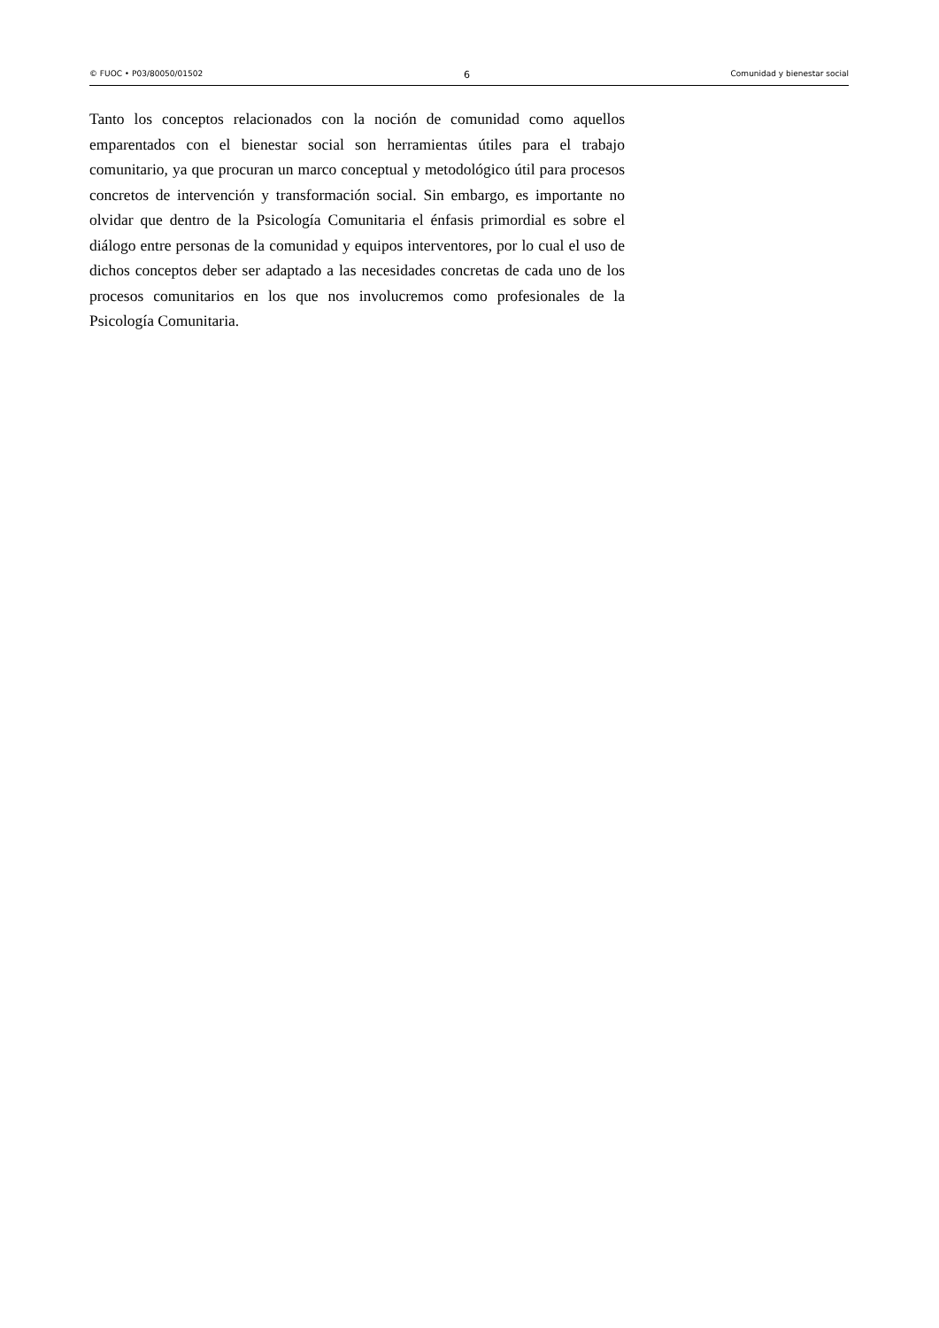© FUOC • P03/80050/01502 6 Comunidad y bienestar social
Tanto los conceptos relacionados con la noción de comunidad como aquellos emparentados con el bienestar social son herramientas útiles para el trabajo comunitario, ya que procuran un marco conceptual y metodológico útil para procesos concretos de intervención y transformación social. Sin embargo, es importante no olvidar que dentro de la Psicología Comunitaria el énfasis primordial es sobre el diálogo entre personas de la comunidad y equipos interventores, por lo cual el uso de dichos conceptos deber ser adaptado a las necesidades concretas de cada uno de los procesos comunitarios en los que nos involucremos como profesionales de la Psicología Comunitaria.